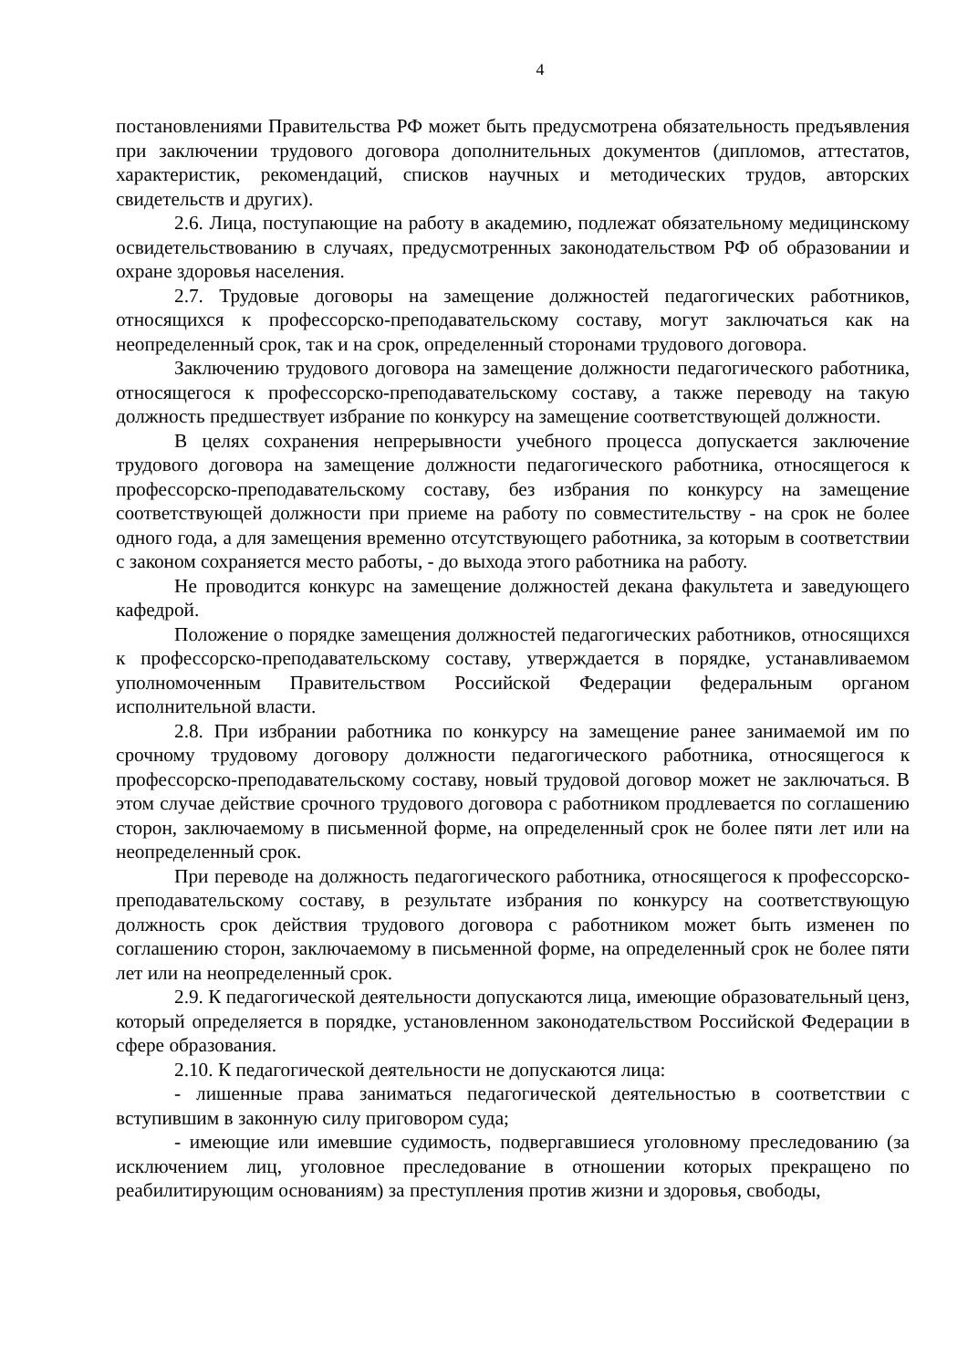4
постановлениями Правительства РФ может быть предусмотрена обязательность предъявления при заключении трудового договора дополнительных документов (дипломов, аттестатов, характеристик, рекомендаций, списков научных и методических трудов, авторских свидетельств и других).
2.6. Лица, поступающие на работу в академию, подлежат обязательному медицинскому освидетельствованию в случаях, предусмотренных законодательством РФ об образовании и охране здоровья населения.
2.7. Трудовые договоры на замещение должностей педагогических работников, относящихся к профессорско-преподавательскому составу, могут заключаться как на неопределенный срок, так и на срок, определенный сторонами трудового договора.
Заключению трудового договора на замещение должности педагогического работника, относящегося к профессорско-преподавательскому составу, а также переводу на такую должность предшествует избрание по конкурсу на замещение соответствующей должности.
В целях сохранения непрерывности учебного процесса допускается заключение трудового договора на замещение должности педагогического работника, относящегося к профессорско-преподавательскому составу, без избрания по конкурсу на замещение соответствующей должности при приеме на работу по совместительству - на срок не более одного года, а для замещения временно отсутствующего работника, за которым в соответствии с законом сохраняется место работы, - до выхода этого работника на работу.
Не проводится конкурс на замещение должностей декана факультета и заведующего кафедрой.
Положение о порядке замещения должностей педагогических работников, относящихся к профессорско-преподавательскому составу, утверждается в порядке, устанавливаемом уполномоченным Правительством Российской Федерации федеральным органом исполнительной власти.
2.8. При избрании работника по конкурсу на замещение ранее занимаемой им по срочному трудовому договору должности педагогического работника, относящегося к профессорско-преподавательскому составу, новый трудовой договор может не заключаться. В этом случае действие срочного трудового договора с работником продлевается по соглашению сторон, заключаемому в письменной форме, на определенный срок не более пяти лет или на неопределенный срок.
При переводе на должность педагогического работника, относящегося к профессорско-преподавательскому составу, в результате избрания по конкурсу на соответствующую должность срок действия трудового договора с работником может быть изменен по соглашению сторон, заключаемому в письменной форме, на определенный срок не более пяти лет или на неопределенный срок.
2.9. К педагогической деятельности допускаются лица, имеющие образовательный ценз, который определяется в порядке, установленном законодательством Российской Федерации в сфере образования.
2.10. К педагогической деятельности не допускаются лица:
- лишенные права заниматься педагогической деятельностью в соответствии с вступившим в законную силу приговором суда;
- имеющие или имевшие судимость, подвергавшиеся уголовному преследованию (за исключением лиц, уголовное преследование в отношении которых прекращено по реабилитирующим основаниям) за преступления против жизни и здоровья, свободы,